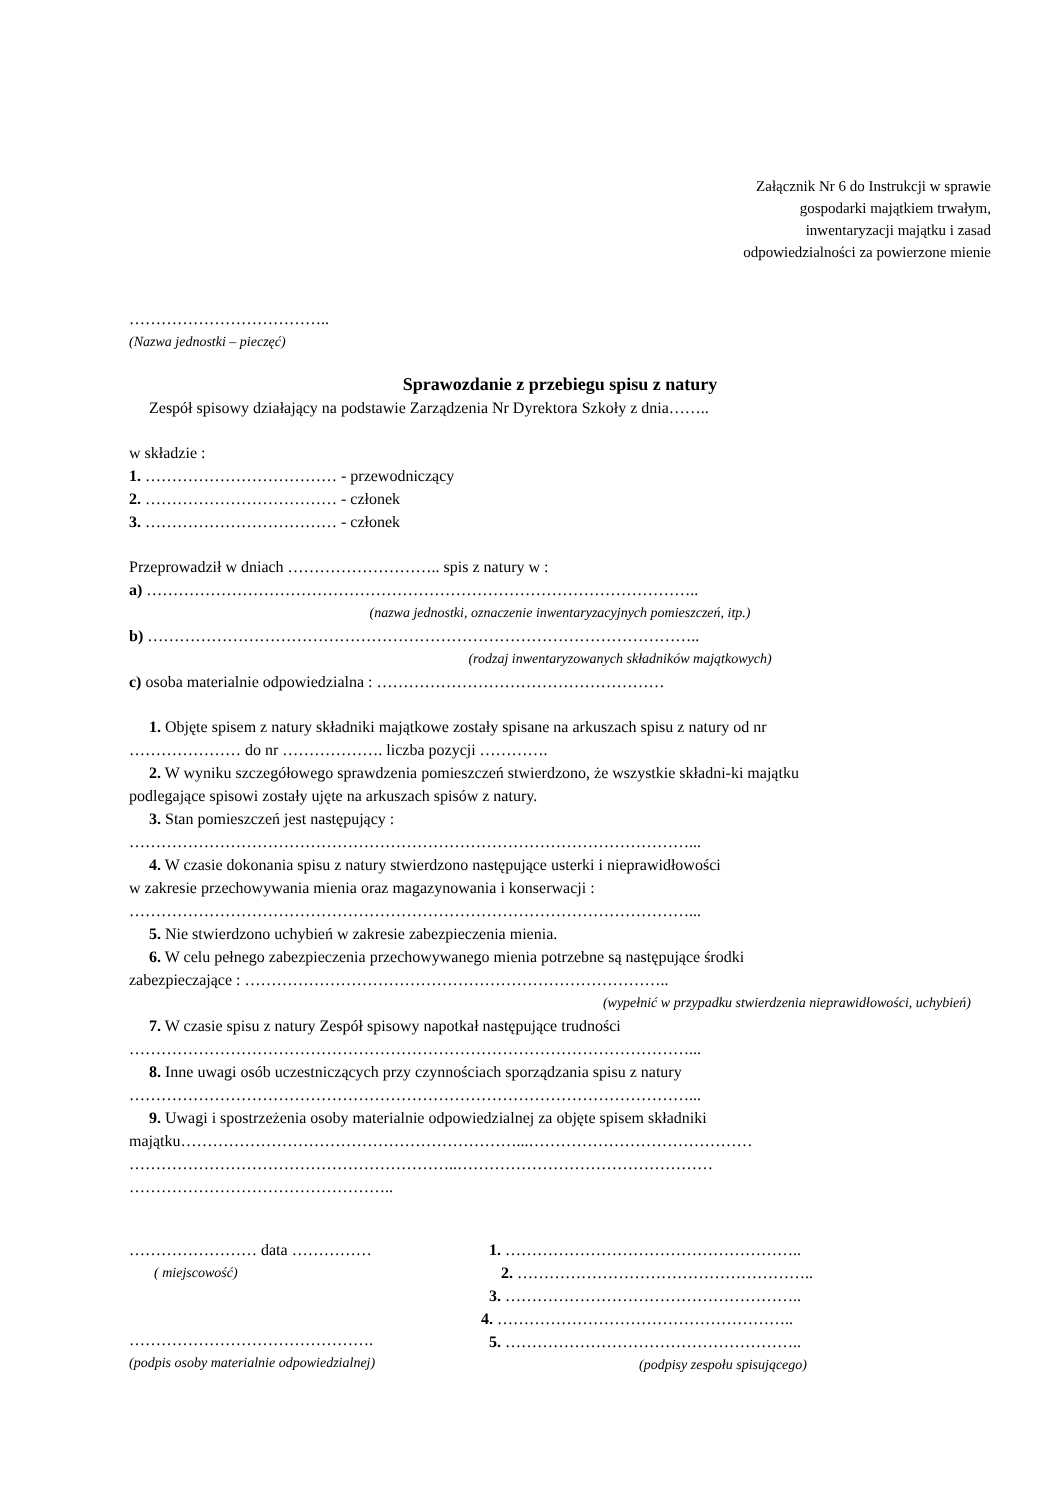Załącznik Nr 6 do Instrukcji w sprawie
gospodarki majątkiem trwałym,
inwentaryzacji majątku i zasad
odpowiedzialności za powierzone mienie
………………………………..
(Nazwa jednostki – pieczęć)
Sprawozdanie z przebiegu spisu z natury
Zespół spisowy działający na podstawie Zarządzenia Nr Dyrektora Szkoły z dnia……..
w składzie :
1. ……………………………… - przewodniczący
2. ……………………………… - członek
3. ……………………………… - członek
Przeprowadził w dniach ……………………….. spis z natury w :
a) …………………………………………………………………………………………..
(nazwa jednostki, oznaczenie inwentaryzacyjnych pomieszczeń, itp.)
b) …………………………………………………………………………………………..
(rodzaj inwentaryzowanych składników majątkowych)
c) osoba materialnie odpowiedzialna : ………………………………………………
1. Objęte spisem z natury składniki majątkowe zostały spisane na arkuszach spisu z natury od nr
………………… do nr ………………. liczba pozycji ………….
2. W wyniku szczegółowego sprawdzenia pomieszczeń stwierdzono, że wszystkie składni-ki majątku
podlegające spisowi zostały ujęte na arkuszach spisów z natury.
3. Stan pomieszczeń jest następujący :
……………………………………………………………………………………………...
4. W czasie dokonania spisu z natury stwierdzono następujące usterki i nieprawidłowości
w zakresie przechowywania mienia oraz magazynowania i konserwacji :
……………………………………………………………………………………………...
5. Nie stwierdzono uchybień w zakresie zabezpieczenia mienia.
6. W celu pełnego zabezpieczenia przechowywanego mienia potrzebne są następujące środki
zabezpieczające : ……………………………………………………………………..
(wypełnić w przypadku stwierdzenia nieprawidłowości, uchybień)
7. W czasie spisu z natury Zespół spisowy napotkał następujące trudności
……………………………………………………………………………………………...
8. Inne uwagi osób uczestniczących przy czynnościach sporządzania spisu z natury
……………………………………………………………………………………………...
9. Uwagi i spostrzeżenia osoby materialnie odpowiedzialnej za objęte spisem składniki
majątku………………………………………………………...……………………………………
……………………………………………………..…………………………………………
…………………………………………..
…………………… data ……………
( miejscowość)
……………………………………….
(podpis osoby materialnie odpowiedzialnej)
1. ………………………………………………..
2. ………………………………………………..
3. ………………………………………………..
4. ………………………………………………..
5. ………………………………………………..
(podpisy zespołu spisującego)